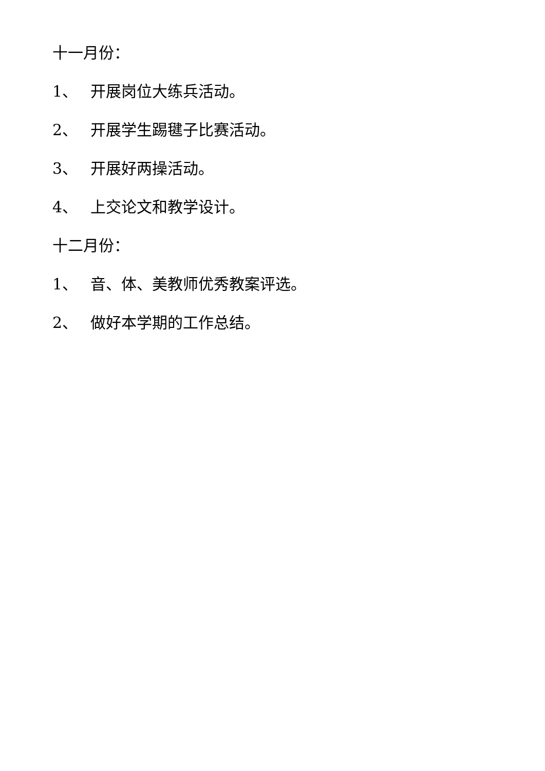十一月份：
1、 开展岗位大练兵活动。
2、 开展学生踢毽子比赛活动。
3、 开展好两操活动。
4、 上交论文和教学设计。
十二月份：
1、 音、体、美教师优秀教案评选。
2、 做好本学期的工作总结。